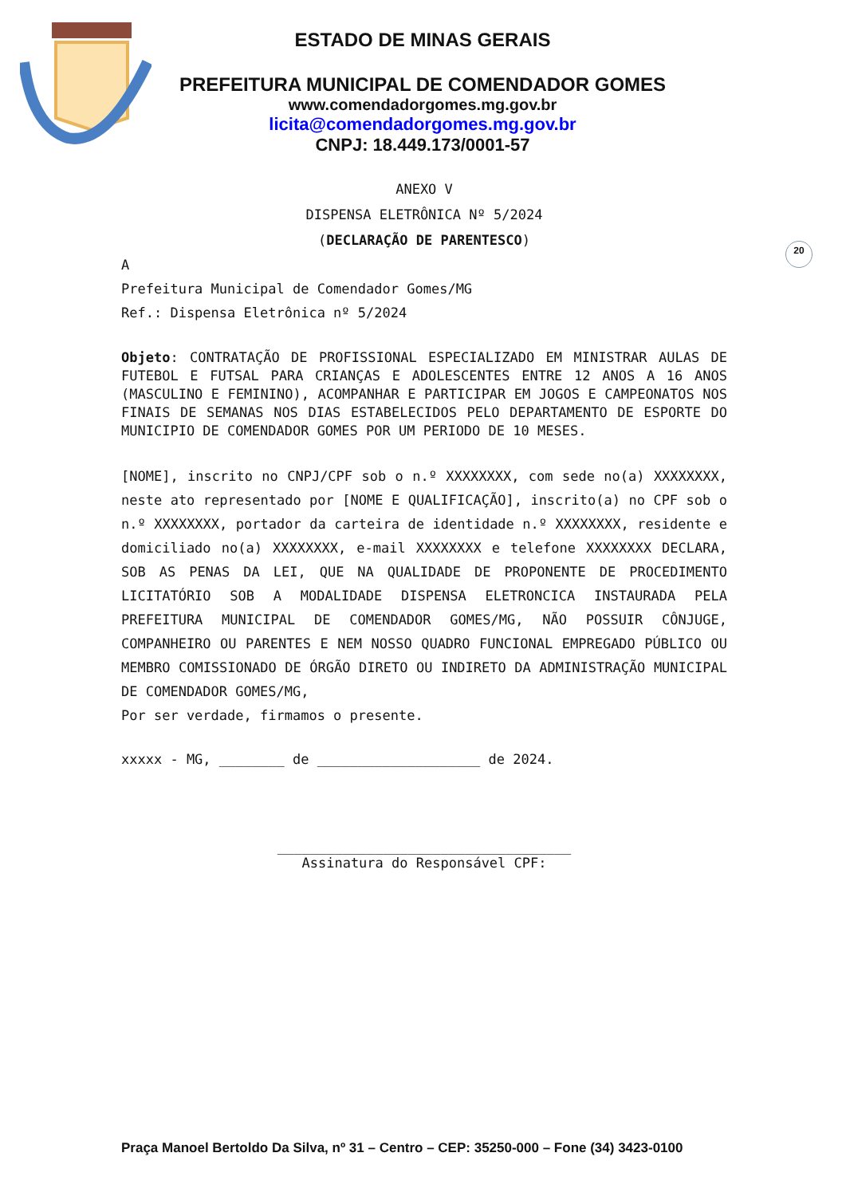20
ESTADO DE MINAS GERAIS
PREFEITURA MUNICIPAL DE COMENDADOR GOMES
www.comendadorgomes.mg.gov.br
licita@comendadorgomes.mg.gov.br
CNPJ: 18.449.173/0001-57
ANEXO V
DISPENSA ELETRÔNICA Nº 5/2024
(DECLARAÇÃO DE PARENTESCO)
A
Prefeitura Municipal de Comendador Gomes/MG
Ref.: Dispensa Eletrônica nº 5/2024
Objeto: CONTRATAÇÃO DE PROFISSIONAL ESPECIALIZADO EM MINISTRAR AULAS DE FUTEBOL E FUTSAL PARA CRIANÇAS E ADOLESCENTES ENTRE 12 ANOS A 16 ANOS (MASCULINO E FEMININO), ACOMPANHAR E PARTICIPAR EM JOGOS E CAMPEONATOS NOS FINAIS DE SEMANAS NOS DIAS ESTABELECIDOS PELO DEPARTAMENTO DE ESPORTE DO MUNICIPIO DE COMENDADOR GOMES POR UM PERIODO DE 10 MESES.
[NOME], inscrito no CNPJ/CPF sob o n.º XXXXXXXX, com sede no(a) XXXXXXXX, neste ato representado por [NOME E QUALIFICAÇÃO], inscrito(a) no CPF sob o n.º XXXXXXXX, portador da carteira de identidade n.º XXXXXXXX, residente e domiciliado no(a) XXXXXXXX, e-mail XXXXXXXX e telefone XXXXXXXX DECLARA, SOB AS PENAS DA LEI, QUE NA QUALIDADE DE PROPONENTE DE PROCEDIMENTO LICITATÓRIO SOB A MODALIDADE DISPENSA ELETRONCICA INSTAURADA PELA PREFEITURA MUNICIPAL DE COMENDADOR GOMES/MG, NÃO POSSUIR CÔNJUGE, COMPANHEIRO OU PARENTES E NEM NOSSO QUADRO FUNCIONAL EMPREGADO PÚBLICO OU MEMBRO COMISSIONADO DE ÓRGÃO DIRETO OU INDIRETO DA ADMINISTRAÇÃO MUNICIPAL DE COMENDADOR GOMES/MG,
Por ser verdade, firmamos o presente.
xxxxx - MG, ________ de ____________________ de 2024.
____________________________________
Assinatura do Responsável CPF:
Praça Manoel Bertoldo Da Silva, nº 31 – Centro – CEP: 35250-000 – Fone (34) 3423-0100